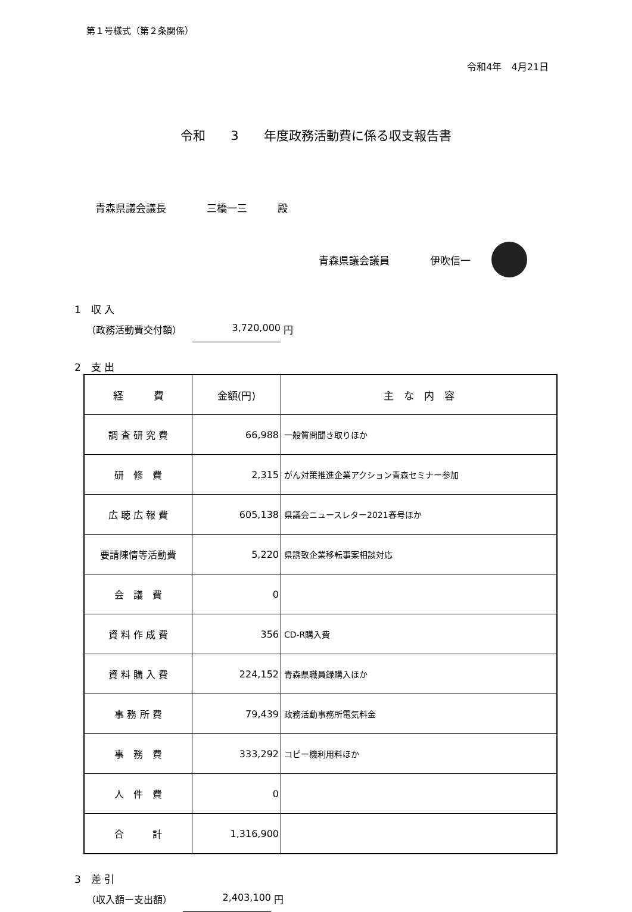第１号様式（第２条関係）
令和4年　4月21日
令和　　3　　年度政務活動費に係る収支報告書
青森県議会議長　　　　三橋一三　　　殿
青森県議会議員　　　　伊吹信一
1　収 入
（政務活動費交付額） 3,720,000 円
2　支 出
| 経 費 | 金額(円) | 主 な 内 容 |
| --- | --- | --- |
| 調 査 研 究 費 | 66,988 | 一般質問聞き取りほか |
| 研 修 費 | 2,315 | がん対策推進企業アクション青森セミナー参加 |
| 広 聴 広 報 費 | 605,138 | 県議会ニュースレター2021春号ほか |
| 要請陳情等活動費 | 5,220 | 県誘致企業移転事案相談対応 |
| 会 議 費 | 0 | |
| 資 料 作 成 費 | 356 | CD-R購入費 |
| 資 料 購 入 費 | 224,152 | 青森県職員録購入ほか |
| 事 務 所 費 | 79,439 | 政務活動事務所電気料金 |
| 事 務 費 | 333,292 | コピー機利用料ほか |
| 人 件 費 | 0 | |
| 合 計 | 1,316,900 | |
3　差 引
（収入額ー支出額） 2,403,100 円